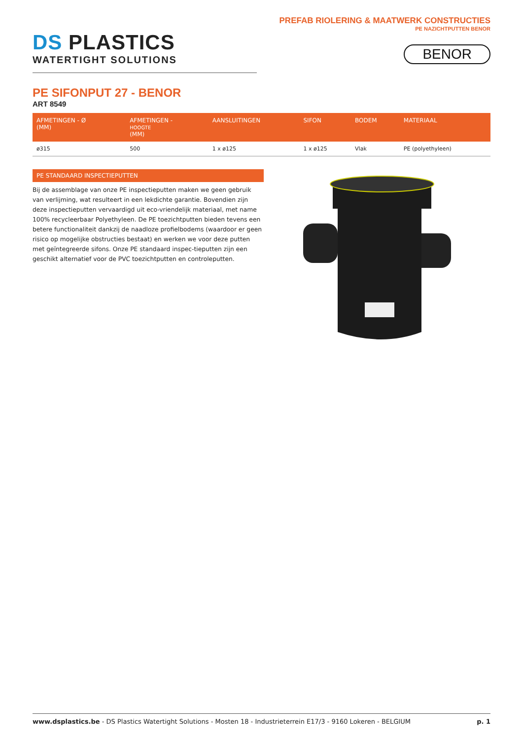DS PLASTICS
WATERTIGHT SOLUTIONS
PREFAB RIOLERING & MAATWERK CONSTRUCTIES
PE NAZICHTPUTTEN BENOR
BENOR
PE SIFONPUT 27 - BENOR
ART 8549
| AFMETINGEN - Ø (MM) | AFMETINGEN - HOOGTE (MM) | AANSLUITINGEN | SIFON | BODEM | MATERIAAL |
| --- | --- | --- | --- | --- | --- |
| ø315 | 500 | 1 x ø125 | 1 x ø125 | Vlak | PE (polyethyleen) |
PE STANDAARD INSPECTIEPUTTEN
Bij de assemblage van onze PE inspectieputten maken we geen gebruik van verlijming, wat resulteert in een lekdichte garantie. Bovendien zijn deze inspectieputten vervaardigd uit eco-vriendelijk materiaal, met name 100% recycleerbaar Polyethyleen. De PE toezichtputten bieden tevens een betere functionaliteit dankzij de naadloze profielbodems (waardoor er geen risico op mogelijke obstructies bestaat) en werken we voor deze putten met geïntegreerde sifons. Onze PE standaard inspec-tieputten zijn een geschikt alternatief voor de PVC toezichtputten en controleputten.
www.dsplastics.be - DS Plastics Watertight Solutions - Mosten 18 - Industrieterrein E17/3 - 9160 Lokeren - BELGIUM p. 1